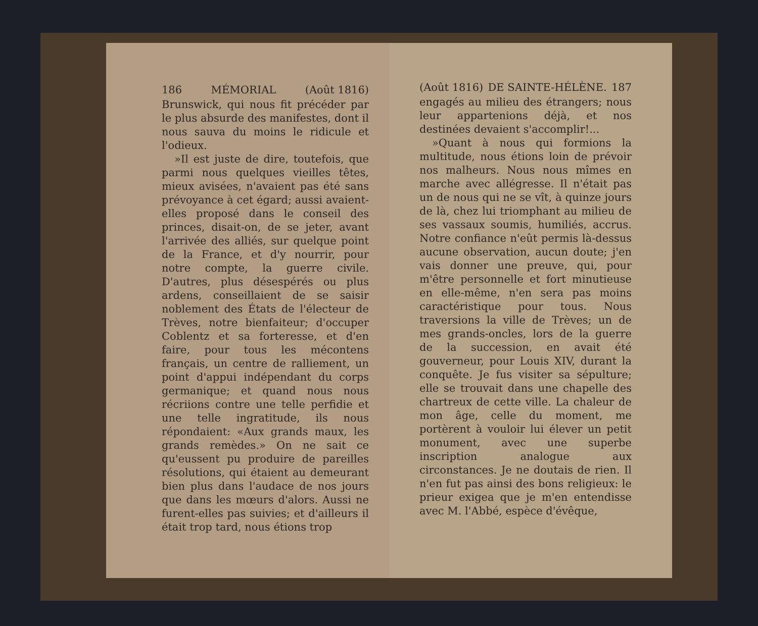186 MÉMORIAL (Août 1816)
Brunswick, qui nous fit précéder par le plus absurde des manifestes, dont il nous sauva du moins le ridicule et l'odieux.
»Il est juste de dire, toutefois, que parmi nous quelques vieilles têtes, mieux avisées, n'avaient pas été sans prévoyance à cet égard; aussi avaient-elles proposé dans le conseil des princes, disait-on, de se jeter, avant l'arrivée des alliés, sur quelque point de la France, et d'y nourrir, pour notre compte, la guerre civile. D'autres, plus désespérés ou plus ardens, conseillaient de se saisir noblement des États de l'électeur de Trèves, notre bienfaiteur; d'occuper Coblentz et sa forteresse, et d'en faire, pour tous les mécontens français, un centre de ralliement, un point d'appui indépendant du corps germanique; et quand nous nous récriions contre une telle perfidie et une telle ingratitude, ils nous répondaient: «Aux grands maux, les grands remèdes.» On ne sait ce qu'eussent pu produire de pareilles résolutions, qui étaient au demeurant bien plus dans l'audace de nos jours que dans les mœurs d'alors. Aussi ne furent-elles pas suivies; et d'ailleurs il était trop tard, nous étions trop
(Août 1816) DE SAINTE-HÉLÈNE. 187
engagés au milieu des étrangers; nous leur appartenions déjà, et nos destinées devaient s'accomplir!...
»Quant à nous qui formions la multitude, nous étions loin de prévoir nos malheurs. Nous nous mîmes en marche avec allégresse. Il n'était pas un de nous qui ne se vît, à quinze jours de là, chez lui triomphant au milieu de ses vassaux soumis, humiliés, accrus. Notre confiance n'eût permis là-dessus aucune observation, aucun doute; j'en vais donner une preuve, qui, pour m'être personnelle et fort minutieuse en elle-même, n'en sera pas moins caractéristique pour tous. Nous traversions la ville de Trèves; un de mes grands-oncles, lors de la guerre de la succession, en avait été gouverneur, pour Louis XIV, durant la conquête. Je fus visiter sa sépulture; elle se trouvait dans une chapelle des chartreux de cette ville. La chaleur de mon âge, celle du moment, me portèrent à vouloir lui élever un petit monument, avec une superbe inscription analogue aux circonstances. Je ne doutais de rien. Il n'en fut pas ainsi des bons religieux: le prieur exigea que je m'en entendisse avec M. l'Abbé, espèce d'évêque,